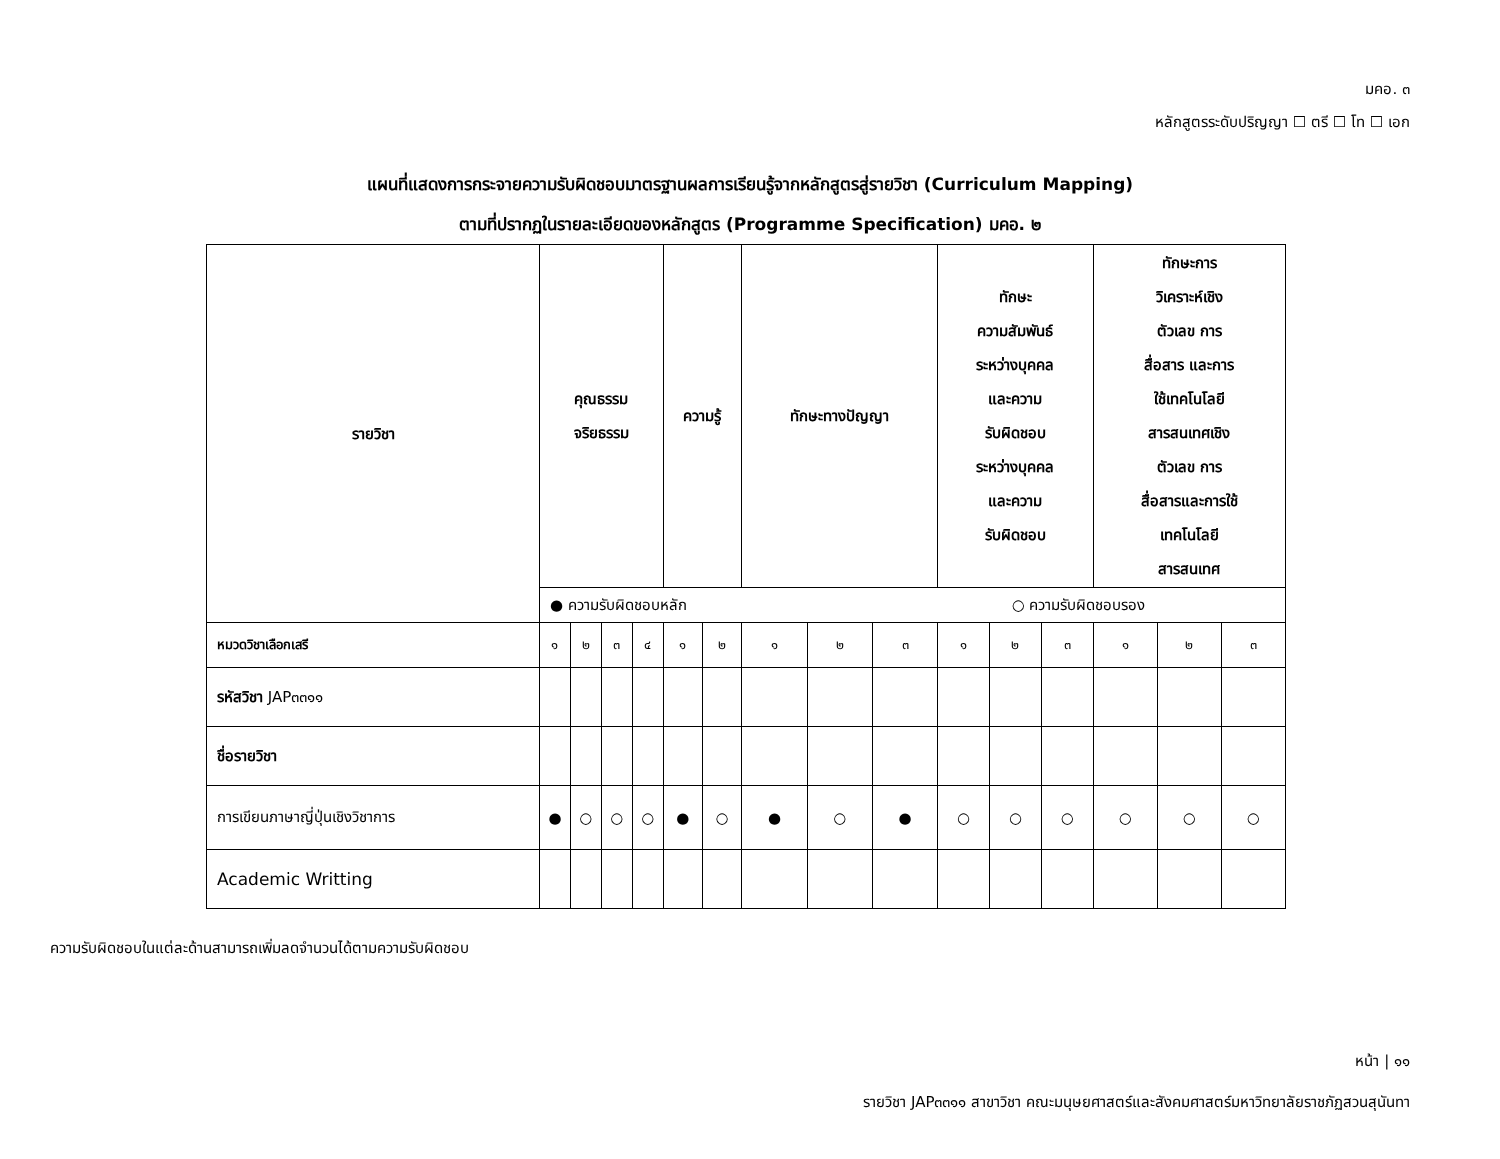มคอ. ๓
หลักสูตรระดับปริญญา ☐ ตรี ☐ โท ☐ เอก
แผนที่แสดงการกระจายความรับผิดชอบมาตรฐานผลการเรียนรู้จากหลักสูตรสู่รายวิชา (Curriculum Mapping)
ตามที่ปรากฏในรายละเอียดของหลักสูตร (Programme Specification) มคอ. ๒
| รายวิชา | คุณธรรม จริยธรรม | | | | ความรู้ | | ทักษะทางปัญญา | | | ทักษะ ความสัมพันธ์ ระหว่างบุคคล และความ รับผิดชอบ ระหว่างบุคคล และความ รับผิดชอบ | | | ทักษะการ วิเคราะห์เชิง ตัวเลข การ สื่อสาร และการ ใช้เทคโนโลยี สารสนเทศเชิง ตัวเลข การ สื่อสารและการใช้ เทคโนโลยี สารสนเทศ | | |
| --- | --- | --- | --- | --- | --- | --- | --- | --- | --- | --- | --- | --- | --- | --- | --- |
| | ● ความรับผิดชอบหลัก ○ ความรับผิดชอบรอง | | | | | | | | | | | | | | |
| หมวดวิชาเลือกเสรี | ๑ | ๒ | ๓ | ๔ | ๑ | ๒ | ๑ | ๒ | ๓ | ๑ | ๒ | ๓ | ๑ | ๒ | ๓ |
| รหัสวิชา JAP๓๓๑๑ | | | | | | | | | | | | | | | |
| ชื่อรายวิชา | | | | | | | | | | | | | | | |
| การเขียนภาษาญี่ปุ่นเชิงวิชาการ | ● | ○ | ○ | ○ | ● | ○ | ● | ○ | ● | ○ | ○ | ○ | ○ | ○ | ○ |
| Academic Writting | | | | | | | | | | | | | | | |
ความรับผิดชอบในแต่ละด้านสามารถเพิ่มลดจำนวนได้ตามความรับผิดชอบ
หน้า | ๑๑
รายวิชา JAP๓๓๑๑ สาขาวิชา คณะมนุษยศาสตร์และสังคมศาสตร์มหาวิทยาลัยราชภัฏสวนสุนันทา